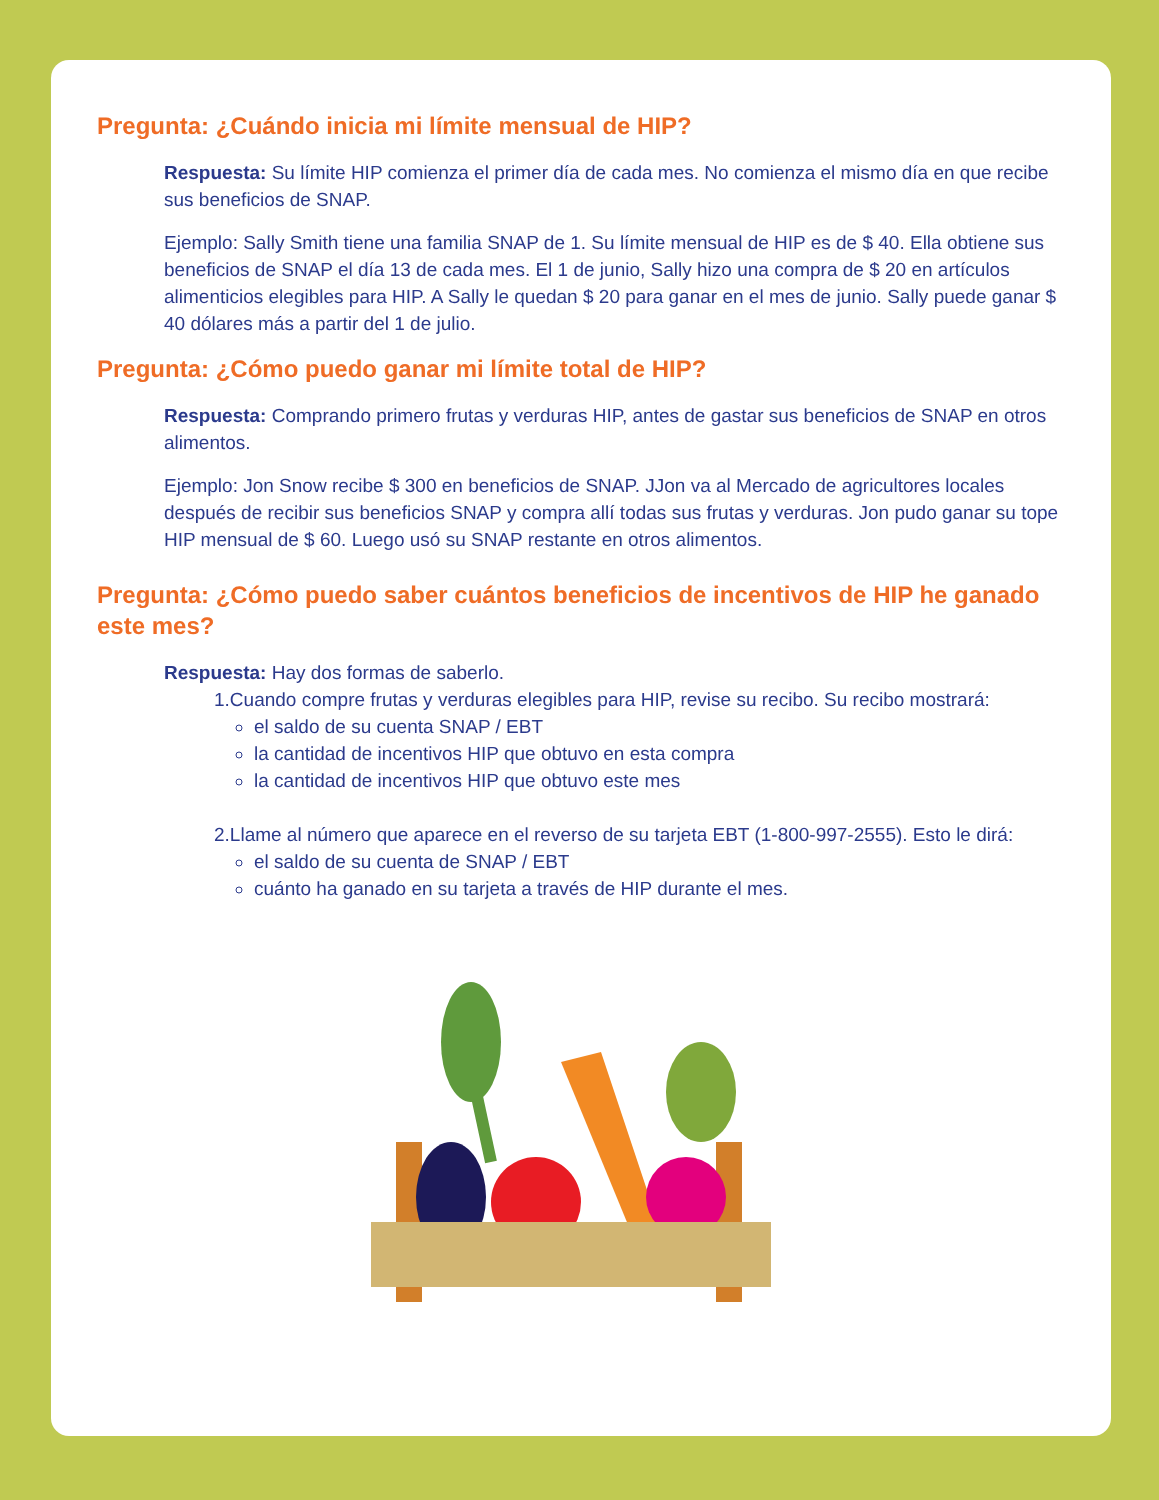Pregunta: ¿Cuándo inicia mi límite mensual de HIP?
Respuesta: Su límite HIP comienza el primer día de cada mes. No comienza el mismo día en que recibe sus beneficios de SNAP.
Ejemplo: Sally Smith tiene una familia SNAP de 1. Su límite mensual de HIP es de $ 40. Ella obtiene sus beneficios de SNAP el día 13 de cada mes. El 1 de junio, Sally hizo una compra de $ 20 en artículos alimenticios elegibles para HIP. A Sally le quedan $ 20 para ganar en el mes de junio. Sally puede ganar $ 40 dólares más a partir del 1 de julio.
Pregunta: ¿Cómo puedo ganar mi límite total de HIP?
Respuesta: Comprando primero frutas y verduras HIP, antes de gastar sus beneficios de SNAP en otros alimentos.
Ejemplo: Jon Snow recibe $ 300 en beneficios de SNAP. JJon va al Mercado de agricultores locales después de recibir sus beneficios SNAP y compra allí todas sus frutas y verduras. Jon pudo ganar su tope HIP mensual de $ 60. Luego usó su SNAP restante en otros alimentos.
Pregunta: ¿Cómo puedo saber cuántos beneficios de incentivos de HIP he ganado este mes?
Respuesta: Hay dos formas de saberlo.
1.Cuando compre frutas y verduras elegibles para HIP, revise su recibo. Su recibo mostrará:
el saldo de su cuenta SNAP / EBT
la cantidad de incentivos HIP que obtuvo en esta compra
la cantidad de incentivos HIP que obtuvo este mes
2.Llame al número que aparece en el reverso de su tarjeta EBT (1-800-997-2555). Esto le dirá:
el saldo de su cuenta de SNAP / EBT
cuánto ha ganado en su tarjeta a través de HIP durante el mes.